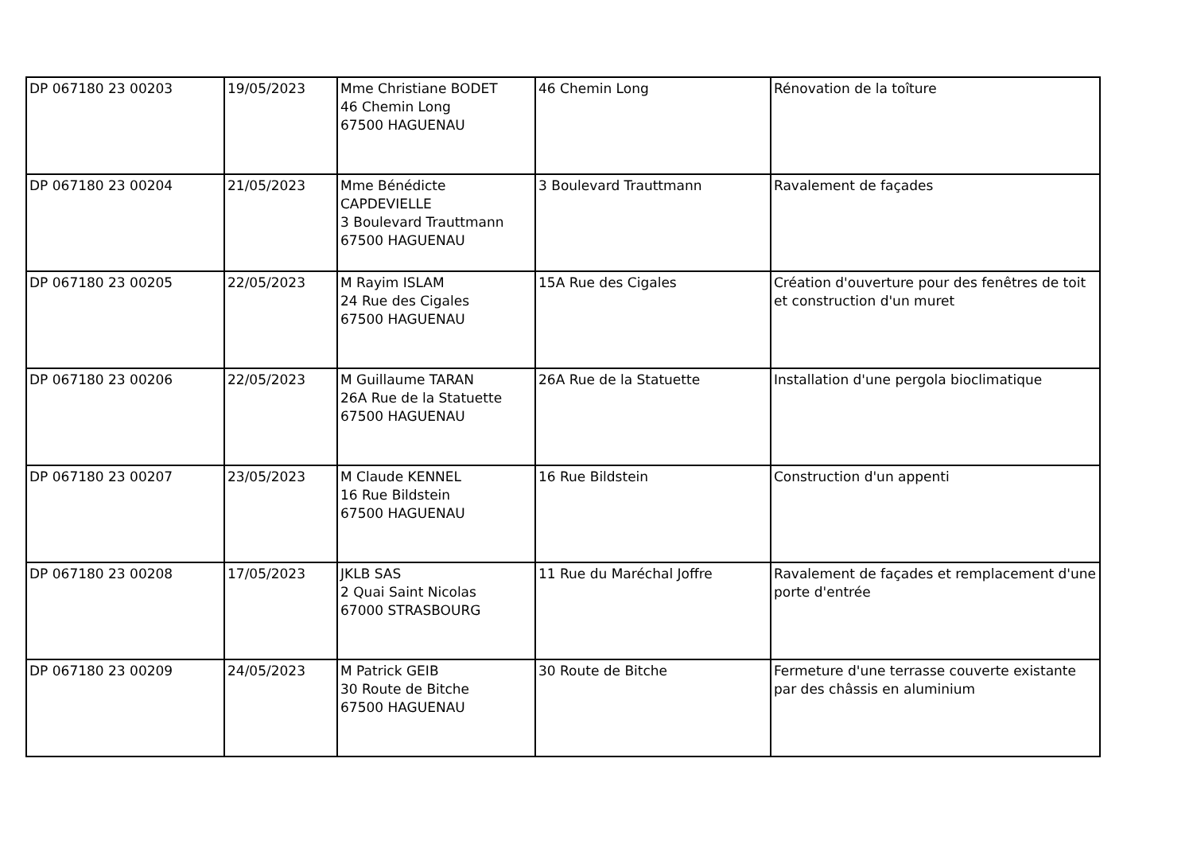| DP 067180 23 00203 | 19/05/2023 | Mme Christiane BODET 46 Chemin Long 67500 HAGUENAU | 46 Chemin Long | Rénovation de la toîture |
| DP 067180 23 00204 | 21/05/2023 | Mme Bénédicte CAPDEVIELLE 3 Boulevard Trauttmann 67500 HAGUENAU | 3 Boulevard Trauttmann | Ravalement de façades |
| DP 067180 23 00205 | 22/05/2023 | M Rayim ISLAM 24 Rue des Cigales 67500 HAGUENAU | 15A Rue des Cigales | Création d'ouverture pour des fenêtres de toit et construction d'un muret |
| DP 067180 23 00206 | 22/05/2023 | M Guillaume TARAN 26A Rue de la Statuette 67500 HAGUENAU | 26A Rue de la Statuette | Installation d'une pergola bioclimatique |
| DP 067180 23 00207 | 23/05/2023 | M Claude KENNEL 16 Rue Bildstein 67500 HAGUENAU | 16 Rue Bildstein | Construction d'un appenti |
| DP 067180 23 00208 | 17/05/2023 | JKLB SAS 2 Quai Saint Nicolas 67000 STRASBOURG | 11 Rue du Maréchal Joffre | Ravalement de façades et remplacement d'une porte d'entrée |
| DP 067180 23 00209 | 24/05/2023 | M Patrick GEIB 30 Route de Bitche 67500 HAGUENAU | 30 Route de Bitche | Fermeture d'une terrasse couverte existante par des châssis en aluminium |